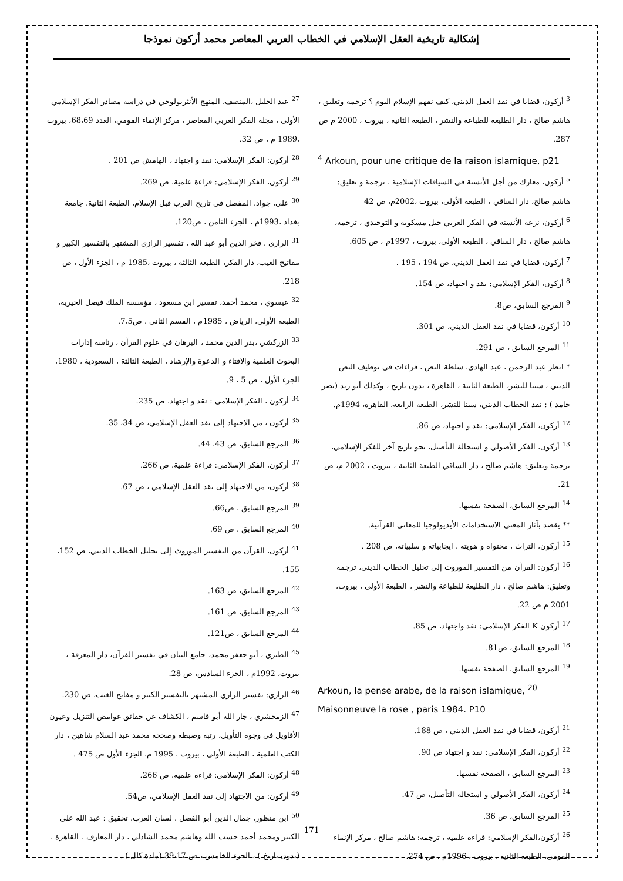إشكالية تاريخية العقل الإسلامي في الخطاب العربي المعاصر محمد أركون نموذجا
<sup>3</sup> أركون، قضايا في نقد العقل الديني، كيف نفهم الإسلام اليوم ؟ ترجمة وتعليق ، هاشم صالح ، دار الطليعة للطباعة والنشر ، الطبعة الثانية ، بيروت ، 2000 م ص 287.
<sup>4</sup> Arkoun, pour une critique de la raison islamique, p21
<sup>5</sup> أركون، معارك من أجل الأنسنة في السياقات الإسلامية ، ترجمة و تعليق: هاشم صالح، دار الساقي ، الطبعة الأولى، بيروت ،2002م، ص 42
<sup>6</sup> أركون، نزعة الأنسنة في الفكر العربي جيل مسكويه و التوحيدي ، ترجمة، هاشم صالح ، دار الساقي ، الطبعة الأولى، بيروت ، 1997م ، ص 605.
<sup>7</sup> أركون، قضايا في نقد العقل الديني، ص 194 ، 195 .
<sup>8</sup> أركون، الفكر الإسلامي: نقد و اجتهاد، ص 154.
<sup>9</sup> المرجع السابق، ص8.
<sup>10</sup> أركون، قضايا في نقد العقل الديني، ص 301.
<sup>11</sup> المرجع السابق ، ص 291.
* انظر عبد الرحمن ، عبد الهادي، سلطة النص ، قراءات في توظيف النص الديني ، سينا للنشر، الطبعة الثانية ، القاهرة ، بدون تاريخ ، وكذلك أبو زيد (نصر حامد ) : نقد الخطاب الديني، سينا للنشر، الطبعة الرابعة، القاهرة، 1994م.
<sup>12</sup> أركون، الفكر الإسلامي: نقد و اجتهاد، ص 86.
<sup>13</sup> أركون، الفكر الأصولي و استحالة التأصيل، نحو تاريخ آخر للفكر الإسلامي، ترجمة وتعليق: هاشم صالح ، دار الساقي الطبعة الثانية ، بيروت ، 2002 م، ص 21.
<sup>14</sup> المرجع السابق، الصفحة نفسها.
** يقصد بآثار المعنى الاستخدامات الأيديولوجيا للمعاني القرآنية.
<sup>15</sup> أركون، التراث ، محتواه و هويته ، ايجابياته و سلبياته، ص 208 .
<sup>16</sup> أركون: القرآن من التفسير الموروث إلى تحليل الخطاب الديني، ترجمة وتعليق: هاشم صالح ، دار الطليعة للطباعة والنشر ، الطبعة الأولى ، بيروت، 2001 م ص 22.
<sup>17</sup> أركون K الفكر الإسلامي: نقد واجتهاد، ص 85.
<sup>18</sup> المرجع السابق، ص81.
<sup>19</sup> المرجع السابق، الصفحة نفسها.
Arkoun, la pense arabe, de la raison islamique, <sup>20</sup> Maisonneuve la rose , paris 1984. P10
<sup>21</sup> أركون، قضايا في نقد العقل الديني ، ص 188.
<sup>22</sup> أركون، الفكر الإسلامي: نقد و اجتهاد ص 90.
<sup>23</sup> المرجع السابق ، الصفحة نفسها.
<sup>24</sup> أركون، الفكر الأصولي و استحالة التأصيل، ص 47.
<sup>25</sup> المرجع السابق، ص 36.
<sup>26</sup> أركون،الفكر الإسلامي: قراءة علمية ، ترجمة: هاشم صالح ، مركز الإنماء القومي، الطبعة الثانية ، بيروت ، 1996م . ص 274.
<sup>27</sup> عبد الجليل ،المنصف، المنهج الأنثربولوجي في دراسة مصادر الفكر الإسلامي الأولى ، مجلة الفكر العربي المعاصر ، مركز الإنماء القومي، العدد 68،69، بيروت ،1989 م ، ص 32.
<sup>28</sup> أركون: الفكر الإسلامي: نقد و اجتهاد ، الهامش ص 201 .
<sup>29</sup> أركون، الفكر الإسلامي: قراءة علمية، ص 269.
<sup>30</sup> علي، جواد، المفصل في تاريخ العرب قبل الإسلام، الطبعة الثانية، جامعة بغداد ،1993م ، الجزء الثامن ، ص120.
<sup>31</sup> الرازي ، فخر الدين أبو عبد الله ، تفسير الرازي المشتهر بالتفسير الكبير و مفاتيح الغيب، دار الفكر، الطبعة الثالثة ، بيروت ،1985 م ، الجزء الأول ، ص 218.
<sup>32</sup> عيسوي ، محمد أحمد، تفسير ابن مسعود ، مؤسسة الملك فيصل الخيرية، الطبعة الأولى، الرياض ، 1985م ، القسم الثاني ، ص7،5.
<sup>33</sup> الزركشي ،بدر الدين محمد ، البرهان في علوم القرآن ، رئاسة إدارات البحوث العلمية والافتاء و الدعوة والإرشاد ، الطبعة الثالثة ، السعودية ، 1980، الجزء الأول ، ص 5 ، 9.
<sup>34</sup> أركون ، الفكر الإسلامي : نقد و اجتهاد، ص 235.
<sup>35</sup> أركون ، من الاجتهاد إلى نقد العقل الإسلامي، ص 34، 35.
<sup>36</sup> المرجع السابق، ص 43، 44.
<sup>37</sup> أركون، الفكر الإسلامي: قراءة علمية، ص 266.
<sup>38</sup> أركون، من الاجتهاد إلى نقد العقل الإسلامي ، ص 67.
<sup>39</sup> المرجع السابق ، ص66.
<sup>40</sup> المرجع السابق ، ص 69.
<sup>41</sup> أركون، القرآن من التفسير الموروث إلى تحليل الخطاب الديني، ص 152، 155.
<sup>42</sup> المرجع السابق، ص 163.
<sup>43</sup> المرجع السابق، ص 161.
<sup>44</sup> المرجع السابق ، ص121.
<sup>45</sup> الطبري ، أبو جعفر محمد، جامع البيان في تفسير القرآن، دار المعرفة ، بيروت، 1992م ، الجزء السادس، ص 28.
<sup>46</sup> الرازي: تفسير الرازي المشتهر بالتفسير الكبير و مفاتح الغيب، ص 230.
<sup>47</sup> الزمخشري ، جار الله أبو قاسم ، الكشاف عن حقائق غوامض التنزيل وعيون الأقاويل في وجوه التأويل، رتبه وضبطه وصححه محمد عبد السلام شاهين ، دار الكتب العلمية ، الطبعة الأولى ، بيروت ، 1995 م، الجزء الأول ص 475 .
<sup>48</sup> أركون: الفكر الإسلامي: قراءة علمية، ص 266.
<sup>49</sup> أركون: من الاجتهاد إلى نقد العقل الإسلامي، ص54.
<sup>50</sup> ابن منظور، جمال الدين أبو الفضل ، لسان العرب، تحقيق : عبد الله علي الكبير ومحمد أحمد حسب الله وهاشم محمد الشاذلي ، دار المعارف ، القاهرة ، (بدون تاريخ ) ، الجزء الخامس ، ص 39،17 (مادة كلل ) .
171